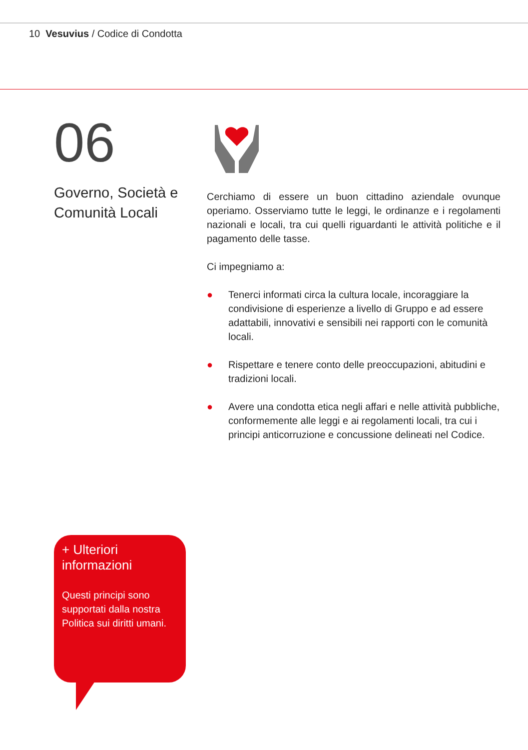10 Vesuvius / Codice di Condotta
06
Governo, Società e Comunità Locali
Cerchiamo di essere un buon cittadino aziendale ovunque operiamo. Osserviamo tutte le leggi, le ordinanze e i regolamenti nazionali e locali, tra cui quelli riguardanti le attività politiche e il pagamento delle tasse.
Ci impegniamo a:
● Tenerci informati circa la cultura locale, incoraggiare la condivisione di esperienze a livello di Gruppo e ad essere adattabili, innovativi e sensibili nei rapporti con le comunità locali.
● Rispettare e tenere conto delle preoccupazioni, abitudini e tradizioni locali.
● Avere una condotta etica negli affari e nelle attività pubbliche, conformemente alle leggi e ai regolamenti locali, tra cui i principi anticorruzione e concussione delineati nel Codice.
+ Ulteriori informazioni
Questi principi sono supportati dalla nostra Politica sui diritti umani.